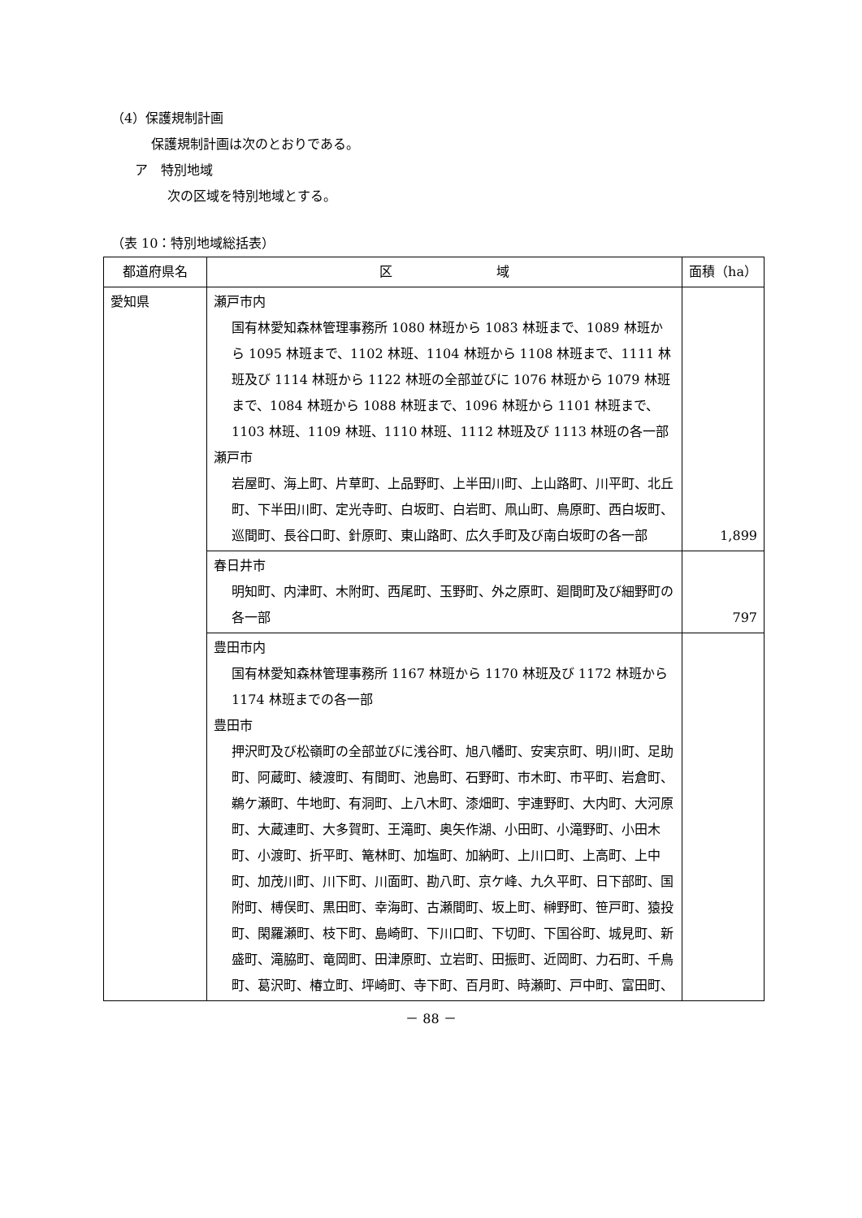（4）保護規制計画
保護規制計画は次のとおりである。
ア　特別地域
次の区域を特別地域とする。
（表 10：特別地域総括表）
| 都道府県名 | 区 域 | 面積（ha） |
| --- | --- | --- |
| 愛知県 | 瀬戸市内 国有林愛知森林管理事務所 1080 林班から 1083 林班まで、1089 林班から 1095 林班まで、1102 林班、1104 林班から 1108 林班まで、1111 林班及び 1114 林班から 1122 林班の全部並びに 1076 林班から 1079 林班まで、1084 林班から 1088 林班まで、1096 林班から 1101 林班まで、1103 林班、1109 林班、1110 林班、1112 林班及び 1113 林班の各一部 瀬戸市 岩屋町、海上町、片草町、上品野町、上半田川町、上山路町、川平町、北丘町、下半田川町、定光寺町、白坂町、白岩町、凧山町、鳥原町、西白坂町、巡間町、長谷口町、針原町、東山路町、広久手町及び南白坂町の各一部 | 1,899 |
| | 春日井市 明知町、内津町、木附町、西尾町、玉野町、外之原町、廻間町及び細野町の各一部 | 797 |
| | 豊田市内 国有林愛知森林管理事務所 1167 林班から 1170 林班及び 1172 林班から 1174 林班までの各一部 豊田市 押沢町及び松嶺町の全部並びに浅谷町、旭八幡町、安実京町、明川町、足助町、阿蔵町、綾渡町、有間町、池島町、石野町、市木町、市平町、岩倉町、鵜ケ瀬町、牛地町、有洞町、上八木町、漆畑町、宇連野町、大内町、大河原町、大蔵連町、大多賀町、王滝町、奥矢作湖、小田町、小滝野町、小田木町、小渡町、折平町、篭林町、加塩町、加納町、上川口町、上高町、上中町、加茂川町、川下町、川面町、勘八町、京ケ峰、九久平町、日下部町、国附町、榑俣町、黒田町、幸海町、古瀬間町、坂上町、榊野町、笹戸町、猿投町、閑羅瀬町、枝下町、島崎町、下川口町、下切町、下国谷町、城見町、新盛町、滝脇町、竜岡町、田津原町、立岩町、田振町、近岡町、力石町、千鳥町、葛沢町、椿立町、坪崎町、寺下町、百月町、時瀬町、戸中町、富田町、 | |
－ 88 －